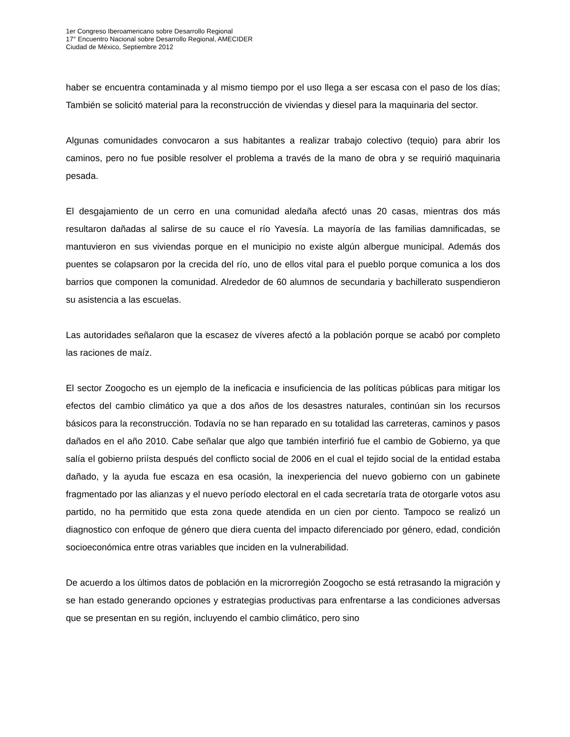1er Congreso Iberoamericano sobre Desarrollo Regional
17° Encuentro Nacional sobre Desarrollo Regional, AMECIDER
Ciudad de México, Septiembre 2012
haber se encuentra contaminada y al mismo tiempo por el uso llega a ser escasa con el paso de los días; También se solicitó material para la reconstrucción de viviendas y diesel para la maquinaria del sector.
Algunas comunidades convocaron a sus habitantes a realizar trabajo colectivo (tequio) para abrir los caminos, pero no fue posible resolver el problema a través de la mano de obra y se requirió maquinaria pesada.
El desgajamiento de un cerro en una comunidad aledaña afectó unas 20 casas, mientras dos más resultaron dañadas al salirse de su cauce el río Yavesía. La mayoría de las familias damnificadas, se mantuvieron en sus viviendas porque en el municipio no existe algún albergue municipal. Además dos puentes se colapsaron por la crecida del río, uno de ellos vital para el pueblo porque comunica a los dos barrios que componen la comunidad. Alrededor de 60 alumnos de secundaria y bachillerato suspendieron su asistencia a las escuelas.
Las autoridades señalaron que la escasez de víveres afectó a la población porque se acabó por completo las raciones de maíz.
El sector Zoogocho es un ejemplo de la ineficacia e insuficiencia de las políticas públicas para mitigar los efectos del cambio climático ya que a dos años de los desastres naturales, continúan sin los recursos básicos para la reconstrucción. Todavía no se han reparado en su totalidad las carreteras, caminos y pasos dañados en el año 2010. Cabe señalar que algo que también interfirió fue el cambio de Gobierno, ya que salía el gobierno priísta después del conflicto social de 2006 en el cual el tejido social de la entidad estaba dañado, y la ayuda fue escaza en esa ocasión, la inexperiencia del nuevo gobierno con un gabinete fragmentado por las alianzas y el nuevo período electoral en el cada secretaría trata de otorgarle votos asu partido, no ha permitido que esta zona quede atendida en un cien por ciento. Tampoco se realizó un diagnostico con enfoque de género que diera cuenta del impacto diferenciado por género, edad, condición socioeconómica entre otras variables que inciden en la vulnerabilidad.
De acuerdo a los últimos datos de población en la microrregión Zoogocho se está retrasando la migración y se han estado generando opciones y estrategias productivas para enfrentarse a las condiciones adversas que se presentan en su región, incluyendo el cambio climático, pero sino